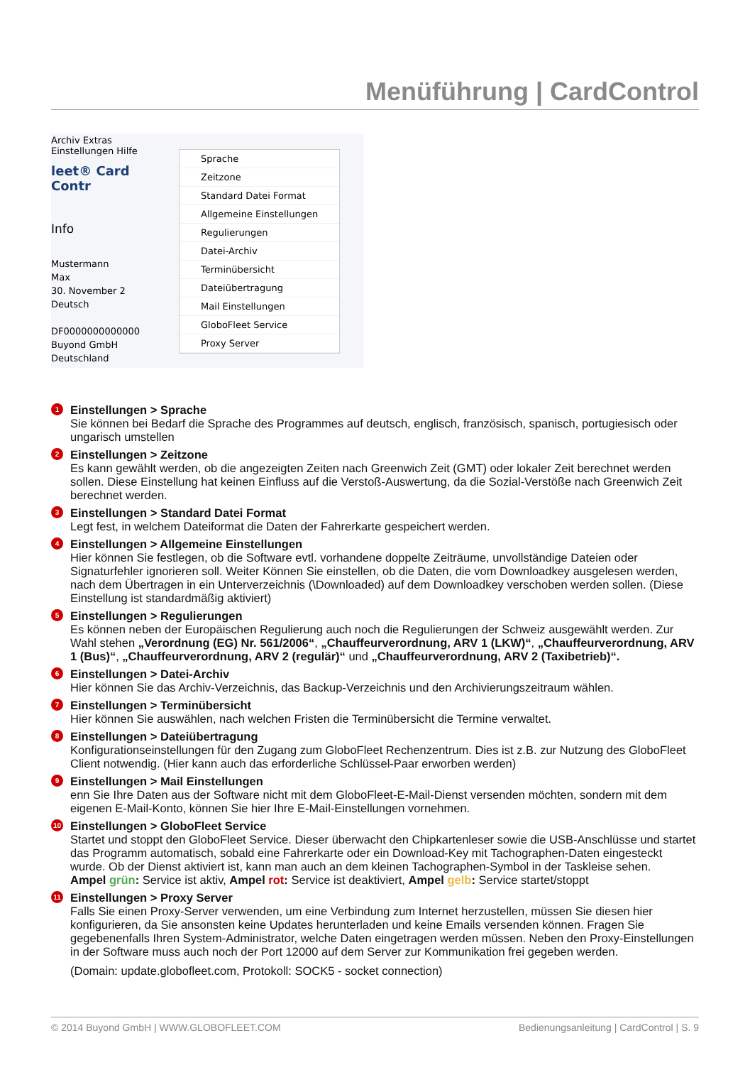Menüführung | CardControl
Archiv Extras Einstellungen Hilfe
leet® Card Contr
Info
Mustermann
Max
30. November 2
Deutsch
DF0000000000000
Buyond GmbH
Deutschland
Sprache
Zeitzone
Standard Datei Format
Allgemeine Einstellungen
Regulierungen
Datei-Archiv
Terminübersicht
Dateiübertragung
Mail Einstellungen
GloboFleet Service
Proxy Server
1
Einstellungen > Sprache
Sie können bei Bedarf die Sprache des Programmes auf deutsch, englisch, französisch, spanisch, portugiesisch oder ungarisch umstellen
2
Einstellungen > Zeitzone
Es kann gewählt werden, ob die angezeigten Zeiten nach Greenwich Zeit (GMT) oder lokaler Zeit berechnet werden sollen. Diese Einstellung hat keinen Einfluss auf die Verstoß-Auswertung, da die Sozial-Verstöße nach Greenwich Zeit berechnet werden.
3
Einstellungen > Standard Datei Format
Legt fest, in welchem Dateiformat die Daten der Fahrerkarte gespeichert werden.
4
Einstellungen > Allgemeine Einstellungen
Hier können Sie festlegen, ob die Software evtl. vorhandene doppelte Zeiträume, unvollständige Dateien oder Signaturfehler ignorieren soll. Weiter Können Sie einstellen, ob die Daten, die vom Downloadkey ausgelesen werden, nach dem Übertragen in ein Unterverzeichnis (\Downloaded) auf dem Downloadkey verschoben werden sollen. (Diese Einstellung ist standardmäßig aktiviert)
5
Einstellungen > Regulierungen
Es können neben der Europäischen Regulierung auch noch die Regulierungen der Schweiz ausgewählt werden. Zur Wahl stehen „Verordnung (EG) Nr. 561/2006“, „Chauffeurverordnung, ARV 1 (LKW)“, „Chauffeurverordnung, ARV 1 (Bus)“, „Chauffeurverordnung, ARV 2 (regulär)“ und „Chauffeurverordnung, ARV 2 (Taxibetrieb)“.
6
Einstellungen > Datei-Archiv
Hier können Sie das Archiv-Verzeichnis, das Backup-Verzeichnis und den Archivierungszeitraum wählen.
7
Einstellungen > Terminübersicht
Hier können Sie auswählen, nach welchen Fristen die Terminübersicht die Termine verwaltet.
8
Einstellungen > Dateiübertragung
Konfigurationseinstellungen für den Zugang zum GloboFleet Rechenzentrum. Dies ist z.B. zur Nutzung des GloboFleet Client notwendig. (Hier kann auch das erforderliche Schlüssel-Paar erworben werden)
9
Einstellungen > Mail Einstellungen
enn Sie Ihre Daten aus der Software nicht mit dem GloboFleet-E-Mail-Dienst versenden möchten, sondern mit dem eigenen E-Mail-Konto, können Sie hier Ihre E-Mail-Einstellungen vornehmen.
10
Einstellungen > GloboFleet Service
Startet und stoppt den GloboFleet Service. Dieser überwacht den Chipkartenleser sowie die USB-Anschlüsse und startet das Programm automatisch, sobald eine Fahrerkarte oder ein Download-Key mit Tachographen-Daten eingesteckt wurde. Ob der Dienst aktiviert ist, kann man auch an dem kleinen Tachographen-Symbol in der Taskleise sehen.
Ampel grün: Service ist aktiv, Ampel rot: Service ist deaktiviert, Ampel gelb: Service startet/stoppt
11
Einstellungen > Proxy Server
Falls Sie einen Proxy-Server verwenden, um eine Verbindung zum Internet herzustellen, müssen Sie diesen hier konfigurieren, da Sie ansonsten keine Updates herunterladen und keine Emails versenden können. Fragen Sie gegebenenfalls Ihren System-Administrator, welche Daten eingetragen werden müssen. Neben den Proxy-Einstellungen in der Software muss auch noch der Port 12000 auf dem Server zur Kommunikation frei gegeben werden.
(Domain: update.globofleet.com, Protokoll: SOCK5 - socket connection)
© 2014 Buyond GmbH | WWW.GLOBOFLEET.COM Bedienungsanleitung | CardControl | S. 9